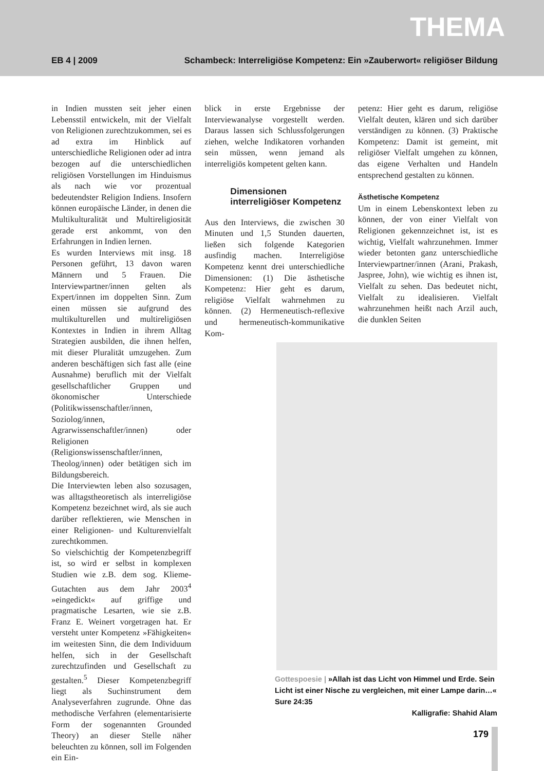THEMA
EB 4 | 2009 Schambeck: Interreligiöse Kompetenz: Ein »Zauberwort« religiöser Bildung
in Indien mussten seit jeher einen Lebensstil entwickeln, mit der Vielfalt von Religionen zurechtzukommen, sei es ad extra im Hinblick auf unterschiedliche Religionen oder ad intra bezogen auf die unterschiedlichen religiösen Vorstellungen im Hinduismus als nach wie vor prozentual bedeutendster Religion Indiens. Insofern können europäische Länder, in denen die Multikulturalität und Multireligiosität gerade erst ankommt, von den Erfahrungen in Indien lernen.
Es wurden Interviews mit insg. 18 Personen geführt, 13 davon waren Männern und 5 Frauen. Die Interviewpartner/innen gelten als Expert/innen im doppelten Sinn. Zum einen müssen sie aufgrund des multikulturellen und multireligiösen Kontextes in Indien in ihrem Alltag Strategien ausbilden, die ihnen helfen, mit dieser Pluralität umzugehen. Zum anderen beschäftigen sich fast alle (eine Ausnahme) beruflich mit der Vielfalt gesellschaftlicher Gruppen und ökonomischer Unterschiede (Politikwissenschaftler/innen, Soziolog/innen, Agrarwissenschaftler/innen) oder Religionen (Religionswissenschaftler/innen, Theolog/innen) oder betätigen sich im Bildungsbereich.
Die Interviewten leben also sozusagen, was alltagstheoretisch als interreligiöse Kompetenz bezeichnet wird, als sie auch darüber reflektieren, wie Menschen in einer Religionen- und Kulturenvielfalt zurechtkommen.
So vielschichtig der Kompetenzbegriff ist, so wird er selbst in komplexen Studien wie z.B. dem sog. Klieme-Gutachten aus dem Jahr 2003<sup>4</sup> »eingedickt« auf griffige und pragmatische Lesarten, wie sie z.B. Franz E. Weinert vorgetragen hat. Er versteht unter Kompetenz »Fähigkeiten« im weitesten Sinn, die dem Individuum helfen, sich in der Gesellschaft zurechtzufinden und Gesellschaft zu gestalten.<sup>5</sup> Dieser Kompetenzbegriff liegt als Suchinstrument dem Analyseverfahren zugrunde. Ohne das methodische Verfahren (elementarisierte Form der sogenannten Grounded Theory) an dieser Stelle näher beleuchten zu können, soll im Folgenden ein Ein-
blick in erste Ergebnisse der Interviewanalyse vorgestellt werden. Daraus lassen sich Schlussfolgerungen ziehen, welche Indikatoren vorhanden sein müssen, wenn jemand als interreligiös kompetent gelten kann.
Dimensionen interreligiöser Kompetenz
Aus den Interviews, die zwischen 30 Minuten und 1,5 Stunden dauerten, ließen sich folgende Kategorien ausfindig machen. Interreligiöse Kompetenz kennt drei unterschiedliche Dimensionen: (1) Die ästhetische Kompetenz: Hier geht es darum, religiöse Vielfalt wahrnehmen zu können. (2) Hermeneutisch-reflexive und hermeneutisch-kommunikative Kom-
petenz: Hier geht es darum, religiöse Vielfalt deuten, klären und sich darüber verständigen zu können. (3) Praktische Kompetenz: Damit ist gemeint, mit religiöser Vielfalt umgehen zu können, das eigene Verhalten und Handeln entsprechend gestalten zu können.
Ästhetische Kompetenz
Um in einem Lebenskontext leben zu können, der von einer Vielfalt von Religionen gekennzeichnet ist, ist es wichtig, Vielfalt wahrzunehmen. Immer wieder betonten ganz unterschiedliche Interviewpartner/innen (Arani, Prakash, Jaspree, John), wie wichtig es ihnen ist, Vielfalt zu sehen. Das bedeutet nicht, Vielfalt zu idealisieren. Vielfalt wahrzunehmen heißt nach Arzil auch, die dunklen Seiten
Gottespoesie | »Allah ist das Licht von Himmel und Erde. Sein Licht ist einer Nische zu vergleichen, mit einer Lampe darin…« Sure 24:35
Kalligrafie: Shahid Alam
179